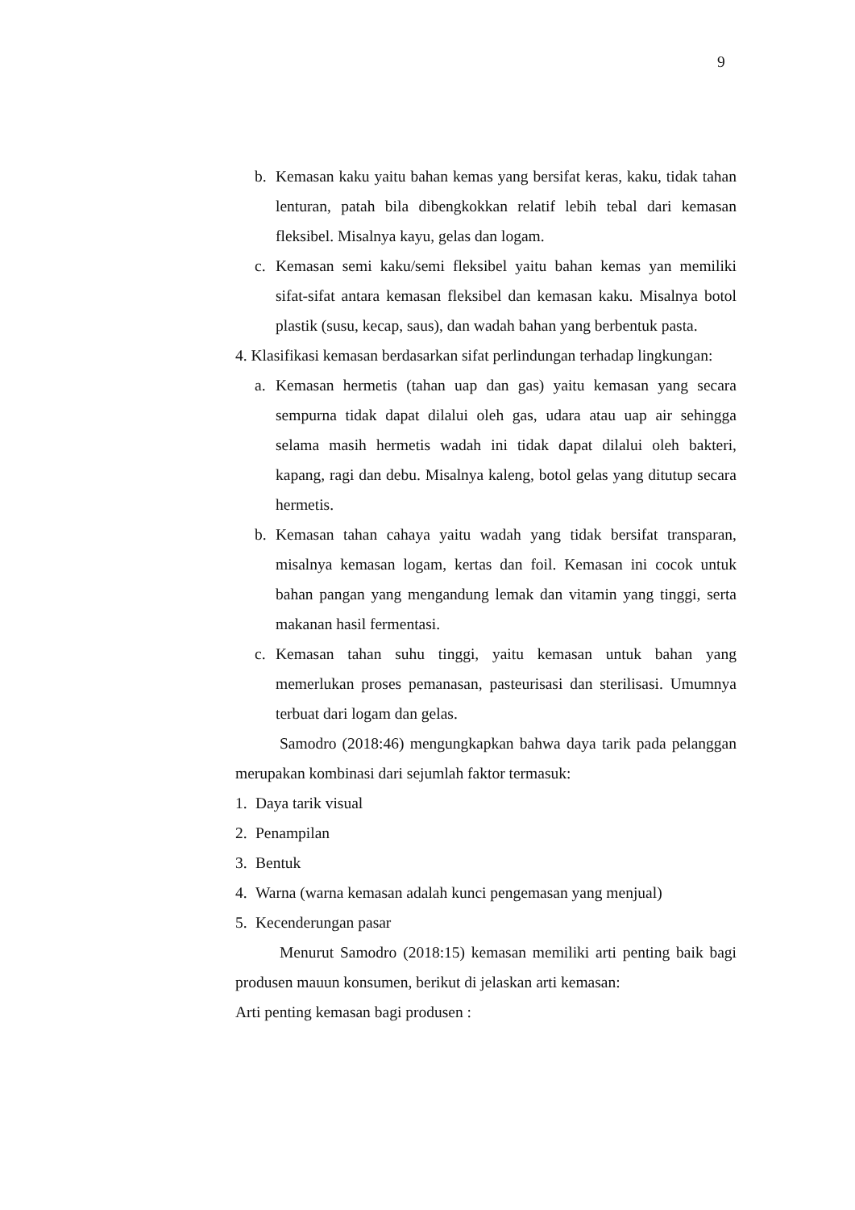9
b. Kemasan kaku yaitu bahan kemas yang bersifat keras, kaku, tidak tahan lenturan, patah bila dibengkokkan relatif lebih tebal dari kemasan fleksibel. Misalnya kayu, gelas dan logam.
c. Kemasan semi kaku/semi fleksibel yaitu bahan kemas yan memiliki sifat-sifat antara kemasan fleksibel dan kemasan kaku. Misalnya botol plastik (susu, kecap, saus), dan wadah bahan yang berbentuk pasta.
4. Klasifikasi kemasan berdasarkan sifat perlindungan terhadap lingkungan:
a. Kemasan hermetis (tahan uap dan gas) yaitu kemasan yang secara sempurna tidak dapat dilalui oleh gas, udara atau uap air sehingga selama masih hermetis wadah ini tidak dapat dilalui oleh bakteri, kapang, ragi dan debu. Misalnya kaleng, botol gelas yang ditutup secara hermetis.
b. Kemasan tahan cahaya yaitu wadah yang tidak bersifat transparan, misalnya kemasan logam, kertas dan foil. Kemasan ini cocok untuk bahan pangan yang mengandung lemak dan vitamin yang tinggi, serta makanan hasil fermentasi.
c. Kemasan tahan suhu tinggi, yaitu kemasan untuk bahan yang memerlukan proses pemanasan, pasteurisasi dan sterilisasi. Umumnya terbuat dari logam dan gelas.
Samodro (2018:46) mengungkapkan bahwa daya tarik pada pelanggan merupakan kombinasi dari sejumlah faktor termasuk:
1. Daya tarik visual
2. Penampilan
3. Bentuk
4. Warna (warna kemasan adalah kunci pengemasan yang menjual)
5. Kecenderungan pasar
Menurut Samodro (2018:15) kemasan memiliki arti penting baik bagi produsen mauun konsumen, berikut di jelaskan arti kemasan:
Arti penting kemasan bagi produsen :